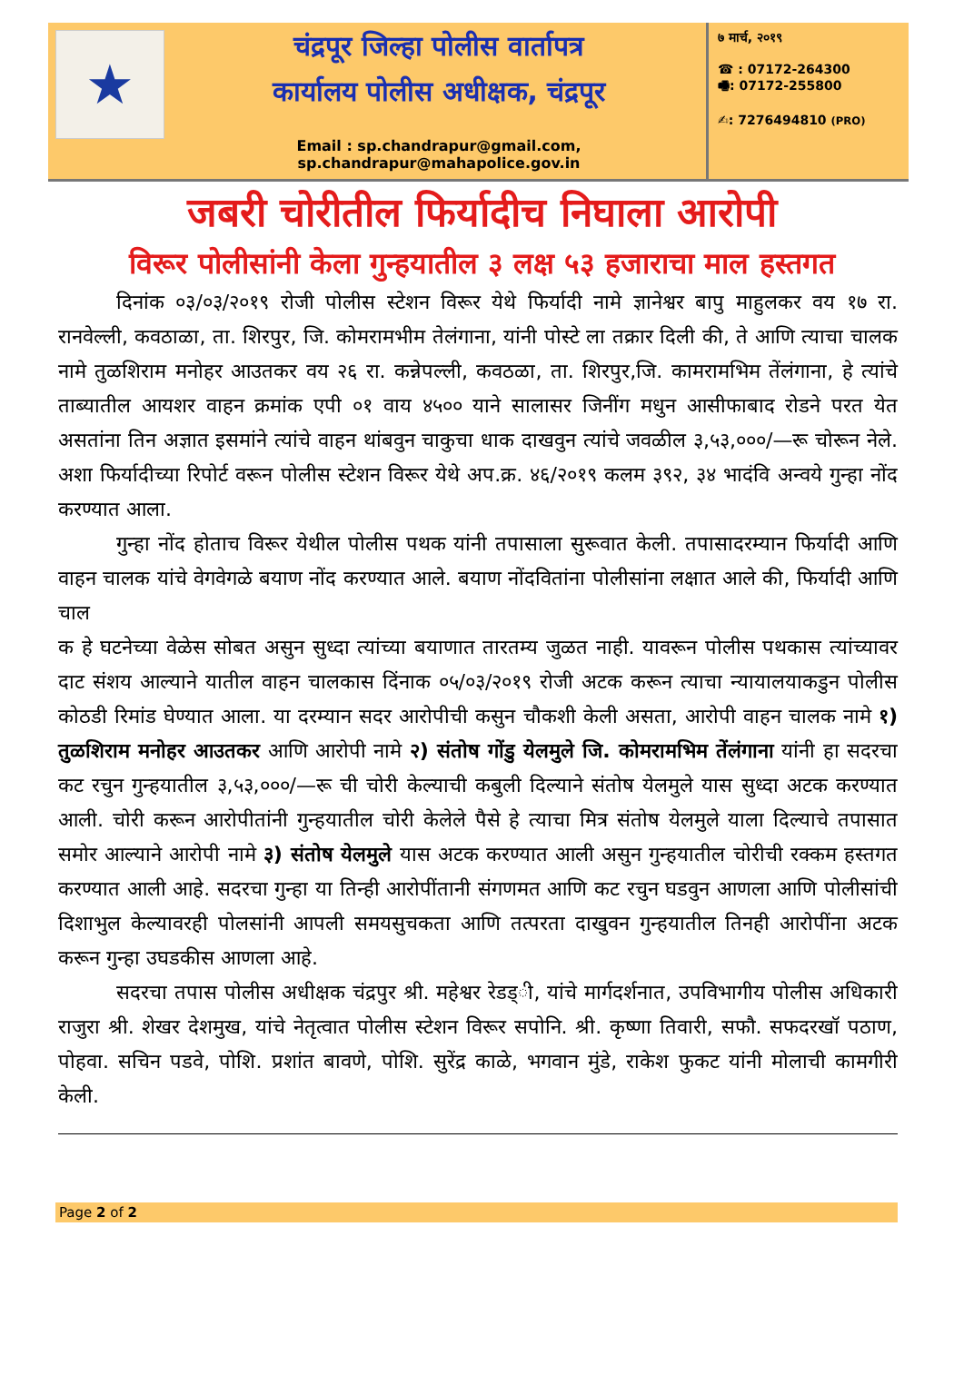★
चंद्रपूर जिल्हा पोलीस वार्तापत्र
कार्यालय पोलीस अधीक्षक, चंद्रपूर
Email : sp.chandrapur@gmail.com, sp.chandrapur@mahapolice.gov.in
७ मार्च, २०१९
☎ : 07172-264300
🖷: 07172-255800
✍: 7276494810 (PRO)
जबरी चोरीतील फिर्यादीच निघाला आरोपी
विरूर पोलीसांनी केला गुन्हयातील ३ लक्ष ५३ हजाराचा माल हस्तगत
दिनांक ०३/०३/२०१९ रोजी पोलीस स्टेशन विरूर येथे फिर्यादी नामे ज्ञानेश्वर बापु माहुलकर वय १७ रा. रानवेल्ली, कवठाळा, ता. शिरपुर, जि. कोमरामभीम तेलंगाना, यांनी पोस्टे ला तक्रार दिली की, ते आणि त्याचा चालक नामे तुळशिराम मनोहर आउतकर वय २६ रा. कन्नेपल्ली, कवठळा, ता. शिरपुर,जि. कामरामभिम तेंलंगाना, हे त्यांचे ताब्यातील आयशर वाहन क्रमांक एपी ०१ वाय ४५०० याने सालासर जिनींग मधुन आसीफाबाद रोडने परत येत असतांना तिन अज्ञात इसमांने त्यांचे वाहन थांबवुन चाकुचा धाक दाखवुन त्यांचे जवळील ३,५३,०००/—रू चोरून नेले. अशा फिर्यादीच्या रिपोर्ट वरून पोलीस स्टेशन विरूर येथे अप.क्र. ४६/२०१९ कलम ३९२, ३४ भादंवि अन्वये गुन्हा नोंद करण्यात आला.
गुन्हा नोंद होताच विरूर येथील पोलीस पथक यांनी तपासाला सुरूवात केली. तपासादरम्यान फिर्यादी आणि वाहन चालक यांचे वेगवेगळे बयाण नोंद करण्यात आले. बयाण नोंदवितांना पोलीसांना लक्षात आले की, फिर्यादी आणि चाल
क हे घटनेच्या वेळेस सोबत असुन सुध्दा त्यांच्या बयाणात तारतम्य जुळत नाही. यावरून पोलीस पथकास त्यांच्यावर दाट संशय आल्याने यातील वाहन चालकास दिंनाक ०५/०३/२०१९ रोजी अटक करून त्याचा न्यायालयाकडुन पोलीस कोठडी रिमांड घेण्यात आला. या दरम्यान सदर आरोपीची कसुन चौकशी केली असता, आरोपी वाहन चालक नामे १) तुळशिराम मनोहर आउतकर आणि आरोपी नामे २) संतोष गोंडु येलमुले जि. कोमरामभिम तेंलंगाना यांनी हा सदरचा कट रचुन गुन्हयातील ३,५३,०००/—रू ची चोरी केल्याची कबुली दिल्याने संतोष येलमुले यास सुध्दा अटक करण्यात आली. चोरी करून आरोपीतांनी गुन्हयातील चोरी केलेले पैसे हे त्याचा मित्र संतोष येलमुले याला दिल्याचे तपासात समोर आल्याने आरोपी नामे ३) संतोष येलमुले यास अटक करण्यात आली असुन गुन्हयातील चोरीची रक्कम हस्तगत करण्यात आली आहे. सदरचा गुन्हा या तिन्ही आरोपींतानी संगणमत आणि कट रचुन घडवुन आणला आणि पोलीसांची दिशाभुल केल्यावरही पोलसांनी आपली समयसुचकता आणि तत्परता दाखुवन गुन्हयातील तिनही आरोपींना अटक करून गुन्हा उघडकीस आणला आहे.
सदरचा तपास पोलीस अधीक्षक चंद्रपुर श्री. महेश्वर रेडड्ी, यांचे मार्गदर्शनात, उपविभागीय पोलीस अधिकारी राजुरा श्री. शेखर देशमुख, यांचे नेतृत्वात पोलीस स्टेशन विरूर सपोनि. श्री. कृष्णा तिवारी, सफौ. सफदरखॉ पठाण, पोहवा. सचिन पडवे, पोशि. प्रशांत बावणे, पोशि. सुरेंद्र काळे, भगवान मुंडे, राकेश फुकट यांनी मोलाची कामगीरी केली.
Page 2 of 2